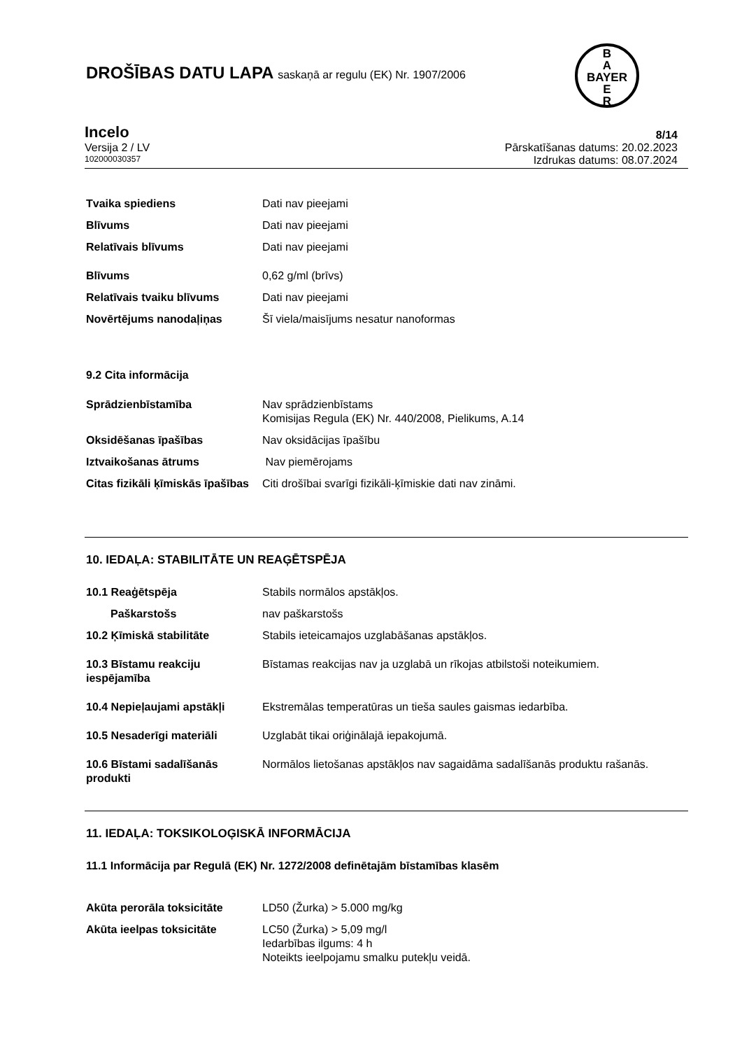B
A
BAYER
E
R
DROŠĪBAS DATU LAPA saskaņā ar regulu (EK) Nr. 1907/2006
Incelo
Versija 2 / LV
102000030357
8/14
Pārskatīšanas datums: 20.02.2023
Izdrukas datums: 08.07.2024
Tvaika spiediens Dati nav pieejami
Blīvums Dati nav pieejami
Relatīvais blīvums Dati nav pieejami
Blīvums 0,62 g/ml (brīvs)
Relatīvais tvaiku blīvums Dati nav pieejami
Novērtējums nanodaļiņas Šī viela/maisījums nesatur nanoformas
9.2 Cita informācija
Sprādzienbīstamība Nav sprādzienbīstams
Komisijas Regula (EK) Nr. 440/2008, Pielikums, A.14
Oksidēšanas īpašības Nav oksidācijas īpašību
Iztvaikošanas ātrums Nav piemērojams
Citas fizikāli ķīmiskās īpašības
Citi drošībai svarīgi fizikāli-ķīmiskie dati nav zināmi.
10. IEDAĻA: STABILITĀTE UN REAĢĒTSPĒJA
10.1 Reaģētspēja Stabils normālos apstākļos.
Paškarstošs nav paškarstošs
10.2 Ķīmiskā stabilitāte Stabils ieteicamajos uzglabāšanas apstākļos.
10.3 Bīstamu reakciju iespējamība
Bīstamas reakcijas nav ja uzglabā un rīkojas atbilstoši noteikumiem.
10.4 Nepieļaujami apstākļi Ekstremālas temperatūras un tieša saules gaismas iedarbība.
10.5 Nesaderīgi materiāli Uzglabāt tikai oriģinālajā iepakojumā.
10.6 Bīstami sadalīšanās produkti
Normālos lietošanas apstākļos nav sagaidāma sadalīšanās produktu rašanās.
11. IEDAĻA: TOKSIKOLOĢISKĀ INFORMĀCIJA
11.1 Informācija par Regulā (EK) Nr. 1272/2008 definētajām bīstamības klasēm
Akūta perorāla toksicitāte LD50 (Žurka) > 5.000 mg/kg
Akūta ieelpas toksicitāte LC50 (Žurka) > 5,09 mg/l
Iedarbības ilgums: 4 h
Noteikts ieelpojamu smalku putekļu veidā.